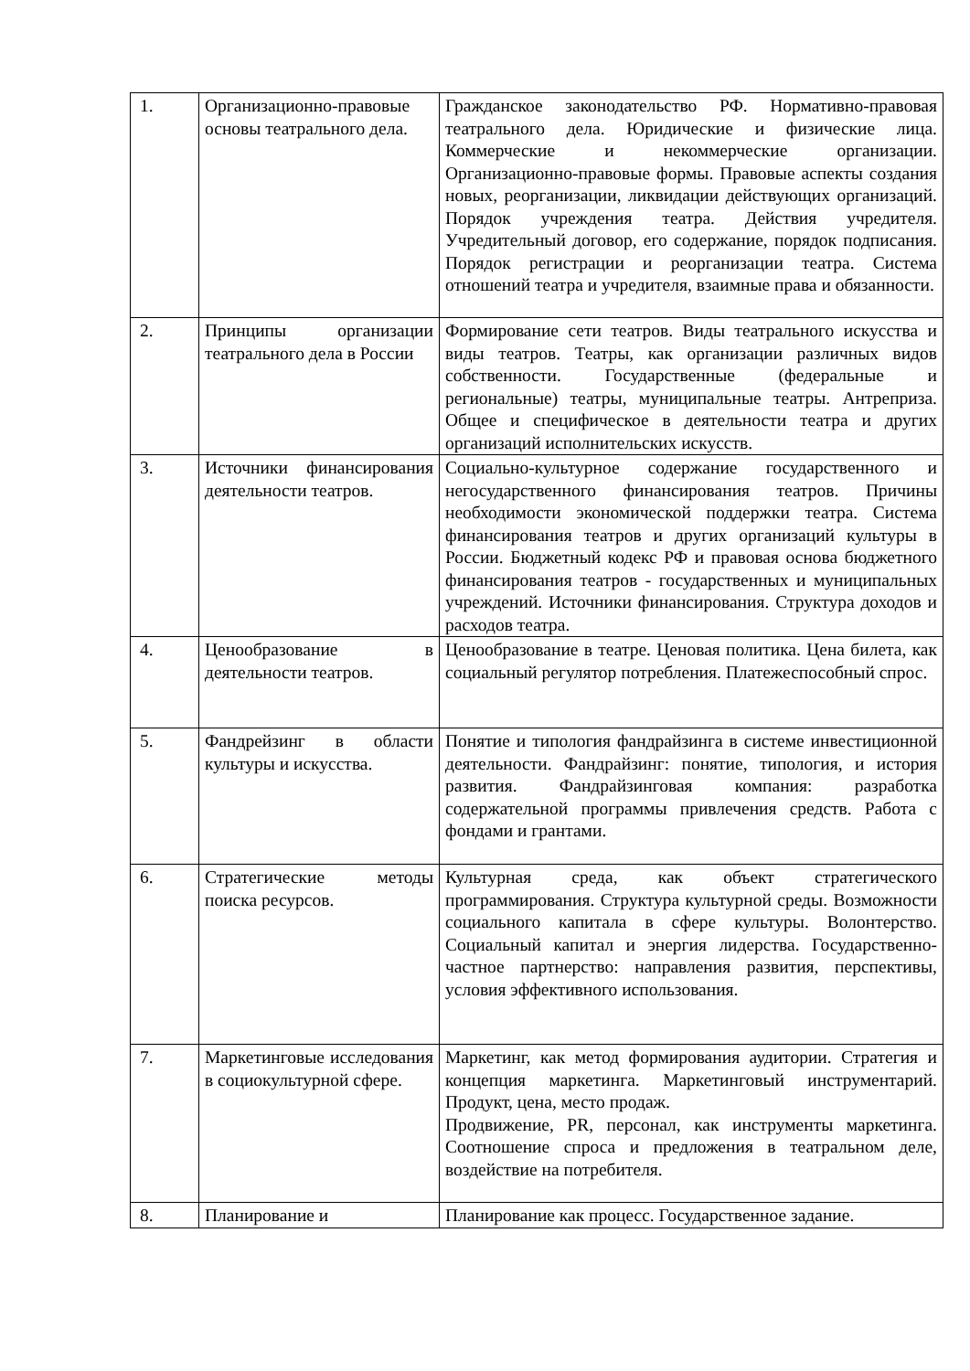| 1. | Организационно-правовые основы театрального дела. | Гражданское законодательство РФ. Нормативно-правовая театрального дела. Юридические и физические лица. Коммерческие и некоммерческие организации. Организационно-правовые формы. Правовые аспекты создания новых, реорганизации, ликвидации действующих организаций. Порядок учреждения театра. Действия учредителя. Учредительный договор, его содержание, порядок подписания. Порядок регистрации и реорганизации театра. Система отношений театра и учредителя, взаимные права и обязанности. |
| 2. | Принципы организации театрального дела в России | Формирование сети театров. Виды театрального искусства и виды театров. Театры, как организации различных видов собственности. Государственные (федеральные и региональные) театры, муниципальные театры. Антреприза. Общее и специфическое в деятельности театра и других организаций исполнительских искусств. |
| 3. | Источники финансирования деятельности театров. | Социально-культурное содержание государственного и негосударственного финансирования театров. Причины необходимости экономической поддержки театра. Система финансирования театров и других организаций культуры в России. Бюджетный кодекс РФ и правовая основа бюджетного финансирования театров - государственных и муниципальных учреждений. Источники финансирования. Структура доходов и расходов театра. |
| 4. | Ценообразование в деятельности театров. | Ценообразование в театре. Ценовая политика. Цена билета, как социальный регулятор потребления. Платежеспособный спрос. |
| 5. | Фандрейзинг в области культуры и искусства. | Понятие и типология фандрайзинга в системе инвестиционной деятельности. Фандрайзинг: понятие, типология, и история развития. Фандрайзинговая компания: разработка содержательной программы привлечения средств. Работа с фондами и грантами. |
| 6. | Стратегические методы поиска ресурсов. | Культурная среда, как объект стратегического программирования. Структура культурной среды. Возможности социального капитала в сфере культуры. Волонтерство. Социальный капитал и энергия лидерства. Государственно-частное партнерство: направления развития, перспективы, условия эффективного использования. |
| 7. | Маркетинговые исследования в социокультурной сфере. | Маркетинг, как метод формирования аудитории. Стратегия и концепция маркетинга. Маркетинговый инструментарий. Продукт, цена, место продаж. Продвижение, PR, персонал, как инструменты маркетинга. Соотношение спроса и предложения в театральном деле, воздействие на потребителя. |
| 8. | Планирование и | Планирование как процесс. Государственное задание. |